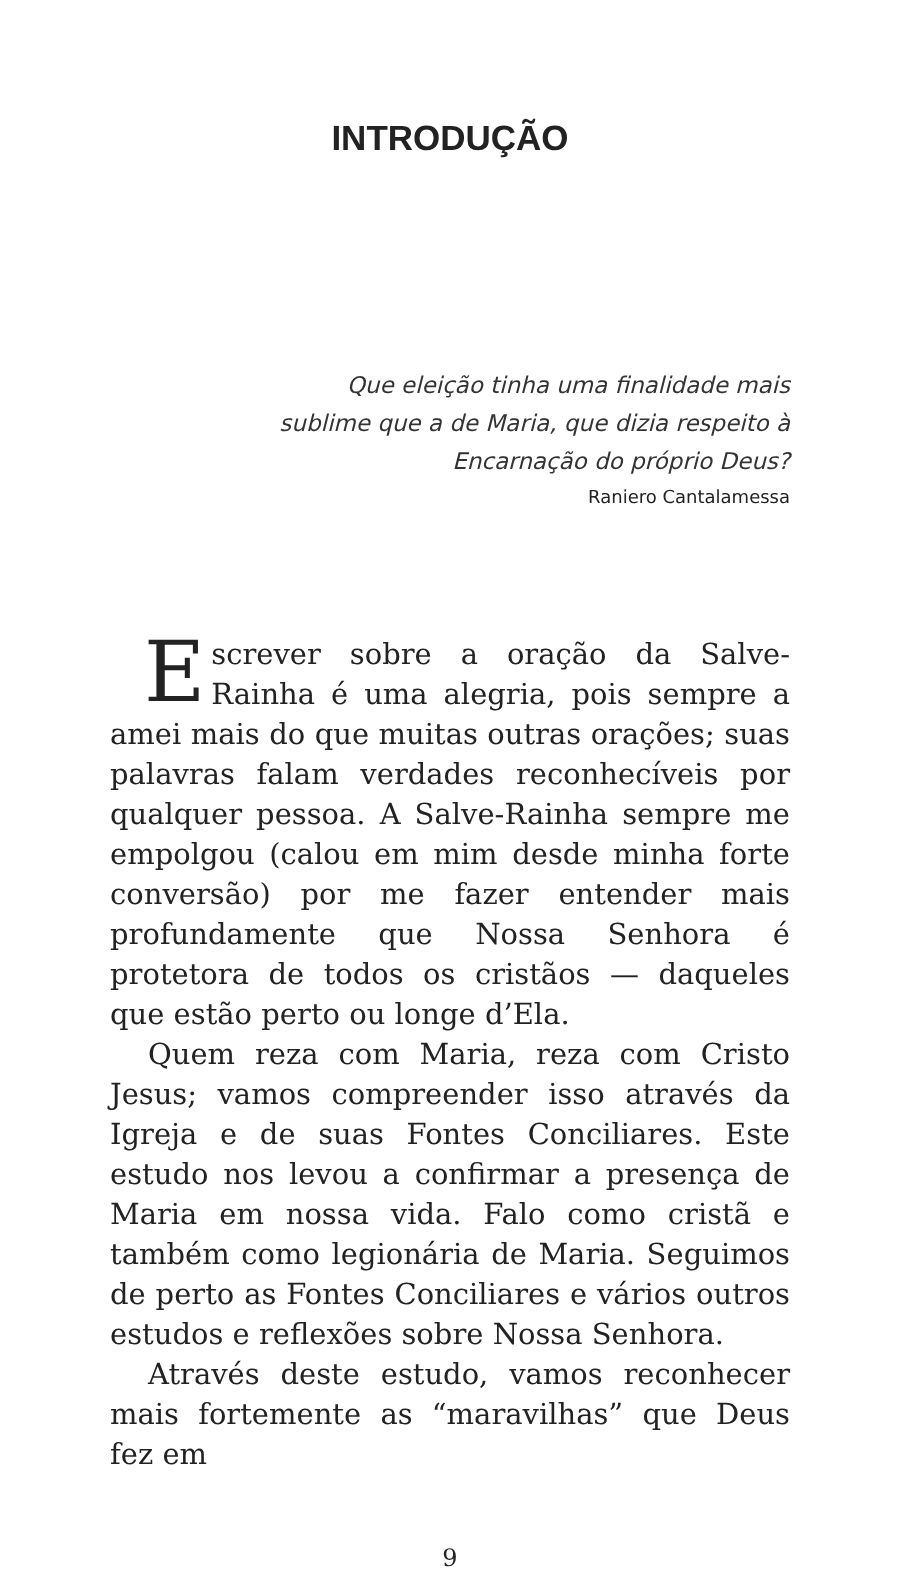INTRODUÇÃO
Que eleição tinha uma finalidade mais sublime que a de Maria, que dizia respeito à Encarnação do próprio Deus?
Raniero Cantalamessa
Escrever sobre a oração da Salve-Rainha é uma alegria, pois sempre a amei mais do que muitas outras orações; suas palavras falam verdades reconhecíveis por qualquer pessoa. A Salve-Rainha sempre me empolgou (calou em mim desde minha forte conversão) por me fazer entender mais profundamente que Nossa Senhora é protetora de todos os cristãos — daqueles que estão perto ou longe d’Ela.
Quem reza com Maria, reza com Cristo Jesus; vamos compreender isso através da Igreja e de suas Fontes Conciliares. Este estudo nos levou a confirmar a presença de Maria em nossa vida. Falo como cristã e também como legionária de Maria. Seguimos de perto as Fontes Conciliares e vários outros estudos e reflexões sobre Nossa Senhora.
Através deste estudo, vamos reconhecer mais fortemente as “maravilhas” que Deus fez em
9